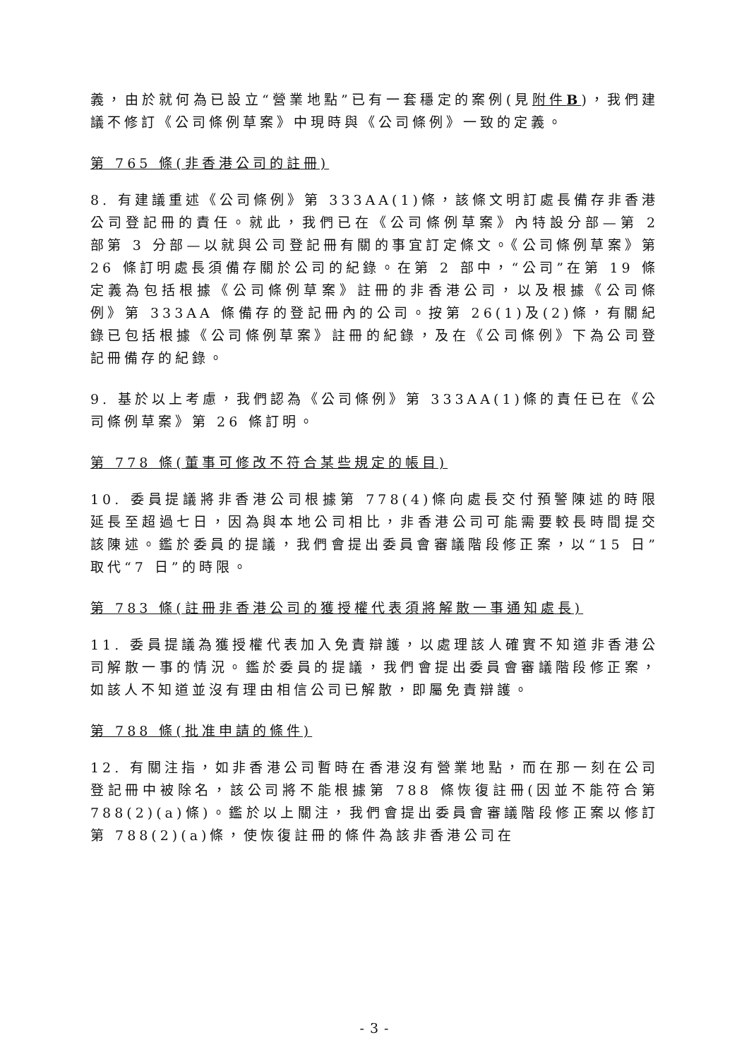義，由於就何為已設立“營業地點”已有一套穩定的案例(見附件B)，我們建議不修訂《公司條例草案》中現時與《公司條例》一致的定義。
第 765 條(非香港公司的註冊)
8. 有建議重述《公司條例》第 333AA(1)條，該條文明訂處長備存非香港公司登記冊的責任。就此，我們已在《公司條例草案》內特設分部—第 2 部第 3 分部—以就與公司登記冊有關的事宜訂定條文。《公司條例草案》第 26 條訂明處長須備存關於公司的紀錄。在第 2 部中，“公司”在第 19 條定義為包括根據《公司條例草案》註冊的非香港公司，以及根據《公司條例》第 333AA 條備存的登記冊內的公司。按第 26(1)及(2)條，有關紀錄已包括根據《公司條例草案》註冊的紀錄，及在《公司條例》下為公司登記冊備存的紀錄。
9. 基於以上考慮，我們認為《公司條例》第 333AA(1)條的責任已在《公司條例草案》第 26 條訂明。
第 778 條(董事可修改不符合某些規定的帳目)
10. 委員提議將非香港公司根據第 778(4)條向處長交付預警陳述的時限延長至超過七日，因為與本地公司相比，非香港公司可能需要較長時間提交該陳述。鑑於委員的提議，我們會提出委員會審議階段修正案，以“15 日”取代“7 日”的時限。
第 783 條(註冊非香港公司的獲授權代表須將解散一事通知處長)
11. 委員提議為獲授權代表加入免責辯護，以處理該人確實不知道非香港公司解散一事的情況。鑑於委員的提議，我們會提出委員會審議階段修正案，如該人不知道並沒有理由相信公司已解散，即屬免責辯護。
第 788 條(批准申請的條件)
12. 有關注指，如非香港公司暫時在香港沒有營業地點，而在那一刻在公司登記冊中被除名，該公司將不能根據第 788 條恢復註冊(因並不能符合第 788(2)(a)條)。鑑於以上關注，我們會提出委員會審議階段修正案以修訂第 788(2)(a)條，使恢復註冊的條件為該非香港公司在
- 3 -